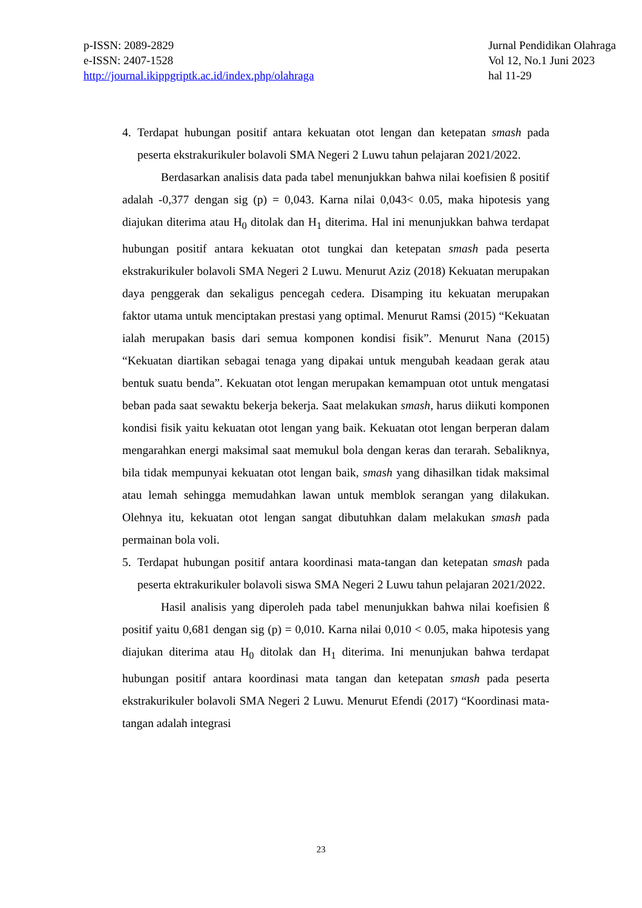p-ISSN: 2089-2829
e-ISSN: 2407-1528
http://journal.ikippgriptk.ac.id/index.php/olahraga
Jurnal Pendidikan Olahraga
Vol 12, No.1 Juni 2023
hal 11-29
4. Terdapat hubungan positif antara kekuatan otot lengan dan ketepatan smash pada peserta ekstrakurikuler bolavoli SMA Negeri 2 Luwu tahun pelajaran 2021/2022.
Berdasarkan analisis data pada tabel menunjukkan bahwa nilai koefisien ß positif adalah -0,377 dengan sig (p) = 0,043. Karna nilai 0,043< 0.05, maka hipotesis yang diajukan diterima atau H<sub>0</sub> ditolak dan H<sub>1</sub> diterima. Hal ini menunjukkan bahwa terdapat hubungan positif antara kekuatan otot tungkai dan ketepatan smash pada peserta ekstrakurikuler bolavoli SMA Negeri 2 Luwu. Menurut Aziz (2018) Kekuatan merupakan daya penggerak dan sekaligus pencegah cedera. Disamping itu kekuatan merupakan faktor utama untuk menciptakan prestasi yang optimal. Menurut Ramsi (2015) “Kekuatan ialah merupakan basis dari semua komponen kondisi fisik”. Menurut Nana (2015) “Kekuatan diartikan sebagai tenaga yang dipakai untuk mengubah keadaan gerak atau bentuk suatu benda”. Kekuatan otot lengan merupakan kemampuan otot untuk mengatasi beban pada saat sewaktu bekerja bekerja. Saat melakukan smash, harus diikuti komponen kondisi fisik yaitu kekuatan otot lengan yang baik. Kekuatan otot lengan berperan dalam mengarahkan energi maksimal saat memukul bola dengan keras dan terarah. Sebaliknya, bila tidak mempunyai kekuatan otot lengan baik, smash yang dihasilkan tidak maksimal atau lemah sehingga memudahkan lawan untuk memblok serangan yang dilakukan. Olehnya itu, kekuatan otot lengan sangat dibutuhkan dalam melakukan smash pada permainan bola voli.
5. Terdapat hubungan positif antara koordinasi mata-tangan dan ketepatan smash pada peserta ektrakurikuler bolavoli siswa SMA Negeri 2 Luwu tahun pelajaran 2021/2022.
Hasil analisis yang diperoleh pada tabel menunjukkan bahwa nilai koefisien ß positif yaitu 0,681 dengan sig (p) = 0,010. Karna nilai 0,010 < 0.05, maka hipotesis yang diajukan diterima atau H<sub>0</sub> ditolak dan H<sub>1</sub> diterima. Ini menunjukan bahwa terdapat hubungan positif antara koordinasi mata tangan dan ketepatan smash pada peserta ekstrakurikuler bolavoli SMA Negeri 2 Luwu. Menurut Efendi (2017) “Koordinasi mata-tangan adalah integrasi
23